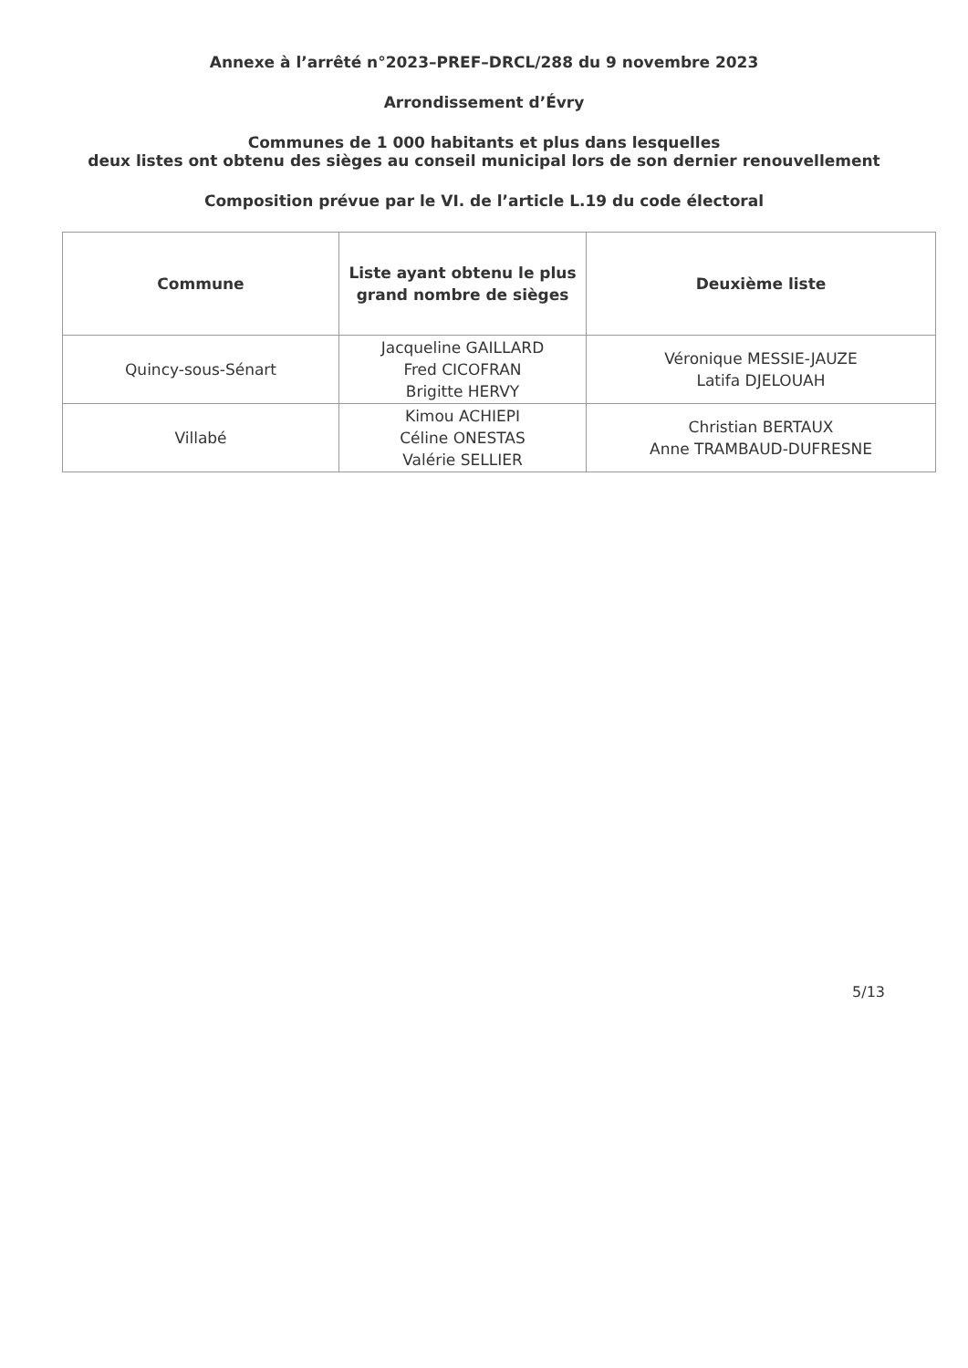Annexe à l’arrêté n°2023–PREF–DRCL/288 du 9 novembre 2023
Arrondissement d’Évry
Communes de 1 000 habitants et plus dans lesquelles
deux listes ont obtenu des sièges au conseil municipal lors de son dernier renouvellement
Composition prévue par le VI. de l’article L.19 du code électoral
| Commune | Liste ayant obtenu le plus grand nombre de sièges | Deuxième liste |
| --- | --- | --- |
| Quincy-sous-Sénart | Jacqueline GAILLARD Fred CICOFRAN Brigitte HERVY | Véronique MESSIE-JAUZE Latifa DJELOUAH |
| Villabé | Kimou ACHIEPI Céline ONESTAS Valérie SELLIER | Christian BERTAUX Anne TRAMBAUD-DUFRESNE |
5/13